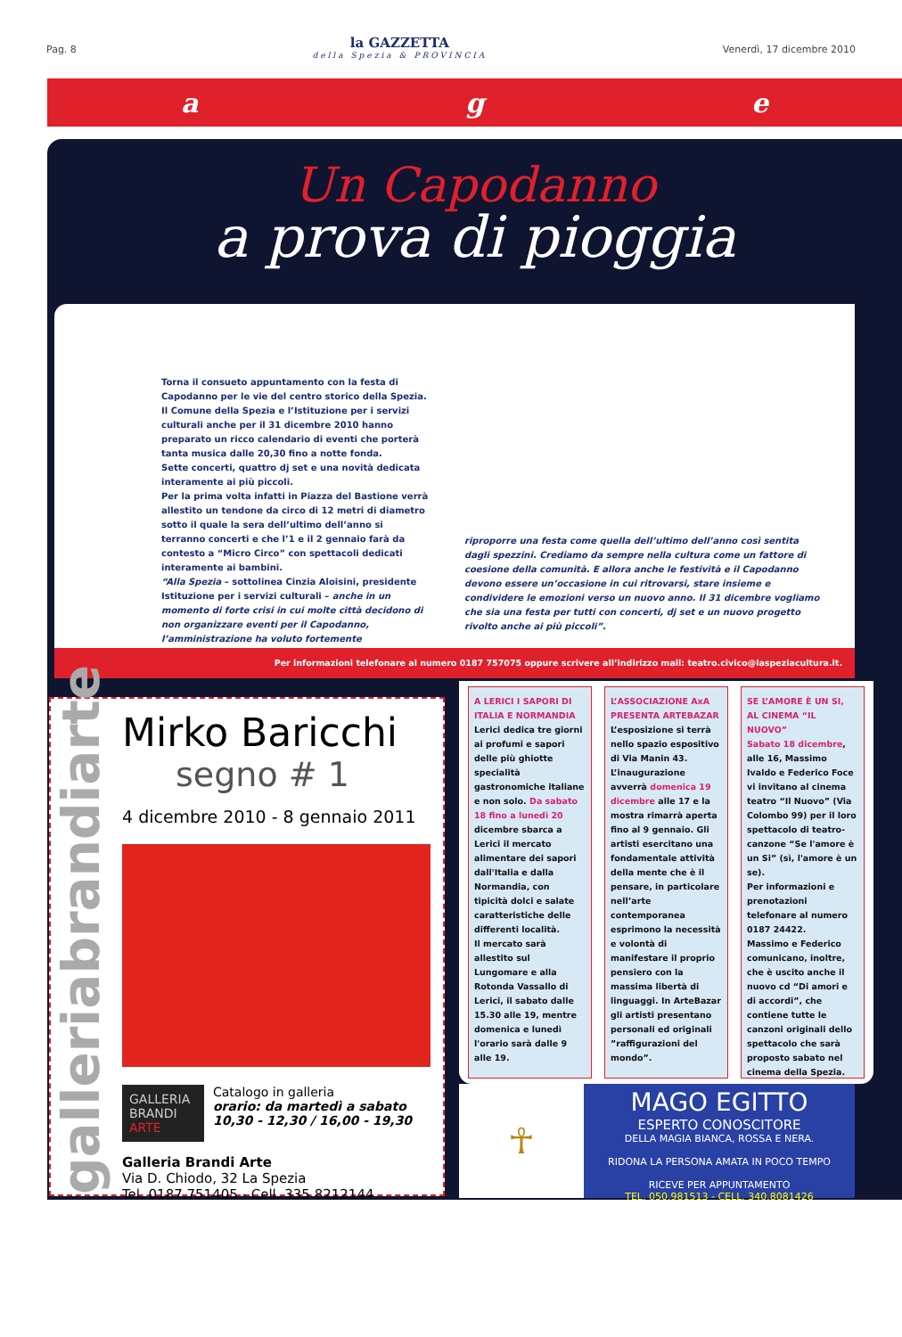Pag. 8
la GAZZETTA
della Spezia & PROVINCIA
Venerdì, 17 dicembre 2010
a g e
Un Capodanno
a prova di pioggia
Torna il consueto appuntamento con la festa di Capodanno per le vie del centro storico della Spezia. Il Comune della Spezia e l’Istituzione per i servizi culturali anche per il 31 dicembre 2010 hanno preparato un ricco calendario di eventi che porterà tanta musica dalle 20,30 fino a notte fonda.
Sette concerti, quattro dj set e una novità dedicata interamente ai più piccoli.
Per la prima volta infatti in Piazza del Bastione verrà allestito un tendone da circo di 12 metri di diametro sotto il quale la sera dell’ultimo dell’anno si terranno concerti e che l’1 e il 2 gennaio farà da contesto a “Micro Circo” con spettacoli dedicati interamente ai bambini.
“Alla Spezia – sottolinea Cinzia Aloisini, presidente Istituzione per i servizi culturali – anche in un momento di forte crisi in cui molte città decidono di non organizzare eventi per il Capodanno, l’amministrazione ha voluto fortemente
riproporre una festa come quella dell’ultimo dell’anno così sentita dagli spezzini. Crediamo da sempre nella cultura come un fattore di coesione della comunità. E allora anche le festività e il Capodanno devono essere un’occasione in cui ritrovarsi, stare insieme e condividere le emozioni verso un nuovo anno. Il 31 dicembre vogliamo che sia una festa per tutti con concerti, dj set e un nuovo progetto rivolto anche ai più piccoli”.
Per informazioni telefonare al numero 0187 757075 oppure scrivere all’indirizzo mail: teatro.civico@laspeziacultura.it.
galleriabrandiarte
Mirko Baricchi
segno # 1
4 dicembre 2010 - 8 gennaio 2011
GALLERIA BRANDI ARTE
Catalogo in galleria
orario: da martedì a sabato
10,30 - 12,30 / 16,00 - 19,30
Galleria Brandi Arte
Via D. Chiodo, 32 La Spezia
Tel. 0187.751405 - Cell. 335.8212144
A LERICI I SAPORI DI ITALIA E NORMANDIA
Lerici dedica tre giorni ai profumi e sapori delle più ghiotte specialità gastronomiche italiane e non solo. Da sabato 18 fino a lunedì 20 dicembre sbarca a Lerici il mercato alimentare dei sapori dall'Italia e dalla Normandia, con tipicità dolci e salate caratteristiche delle differenti località.
Il mercato sarà allestito sul Lungomare e alla Rotonda Vassallo di Lerici, il sabato dalle 15.30 alle 19, mentre domenica e lunedì l'orario sarà dalle 9 alle 19.
L’ASSOCIAZIONE AxA PRESENTA ARTEBAZAR
L’esposizione si terrà nello spazio espositivo di Via Manin 43. L’inaugurazione avverrà domenica 19 dicembre alle 17 e la mostra rimarrà aperta fino al 9 gennaio. Gli artisti esercitano una fondamentale attività della mente che è il pensare, in particolare nell’arte contemporanea esprimono la necessità e volontà di manifestare il proprio pensiero con la massima libertà di linguaggi. In ArteBazar gli artisti presentano personali ed originali ”raffigurazioni del mondo”.
SE L’AMORE È UN SI, AL CINEMA “IL NUOVO”
Sabato 18 dicembre, alle 16, Massimo Ivaldo e Federico Foce vi invitano al cinema teatro “Il Nuovo” (Via Colombo 99) per il loro spettacolo di teatro-canzone “Se l'amore è un Si” (sì, l'amore è un se).
Per informazioni e prenotazioni telefonare al numero 0187 24422.
Massimo e Federico comunicano, inoltre, che è uscito anche il nuovo cd “Di amori e di accordi”, che contiene tutte le canzoni originali dello spettacolo che sarà proposto sabato nel cinema della Spezia.
☥
MAGO EGITTO
ESPERTO CONOSCITORE
DELLA MAGIA BIANCA, ROSSA E NERA.
RIDONA LA PERSONA AMATA IN POCO TEMPO
RICEVE PER APPUNTAMENTO
TEL. 050.981513 - CELL. 340.8081426